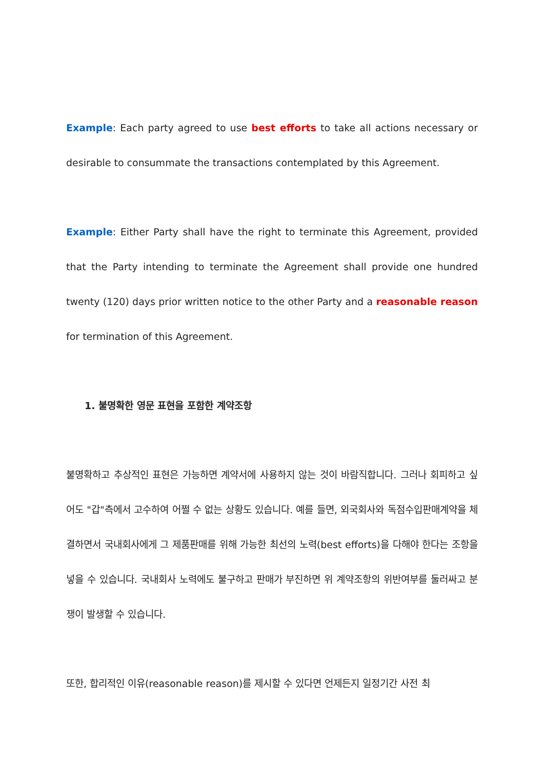Example: Each party agreed to use best efforts to take all actions necessary or desirable to consummate the transactions contemplated by this Agreement.
Example: Either Party shall have the right to terminate this Agreement, provided that the Party intending to terminate the Agreement shall provide one hundred twenty (120) days prior written notice to the other Party and a reasonable reason for termination of this Agreement.
1. 불명확한 영문 표현을 포함한 계약조항
불명확하고 추상적인 표현은 가능하면 계약서에 사용하지 않는 것이 바람직합니다. 그러나 회피하고 싶어도 "갑"측에서 고수하여 어쩔 수 없는 상황도 있습니다. 예를 들면, 외국회사와 독점수입판매계약을 체결하면서 국내회사에게 그 제품판매를 위해 가능한 최선의 노력(best efforts)을 다해야 한다는 조항을 넣을 수 있습니다. 국내회사 노력에도 불구하고 판매가 부진하면 위 계약조항의 위반여부를 둘러싸고 분쟁이 발생할 수 있습니다.
또한, 합리적인 이유(reasonable reason)를 제시할 수 있다면 언제든지 일정기간 사전 최